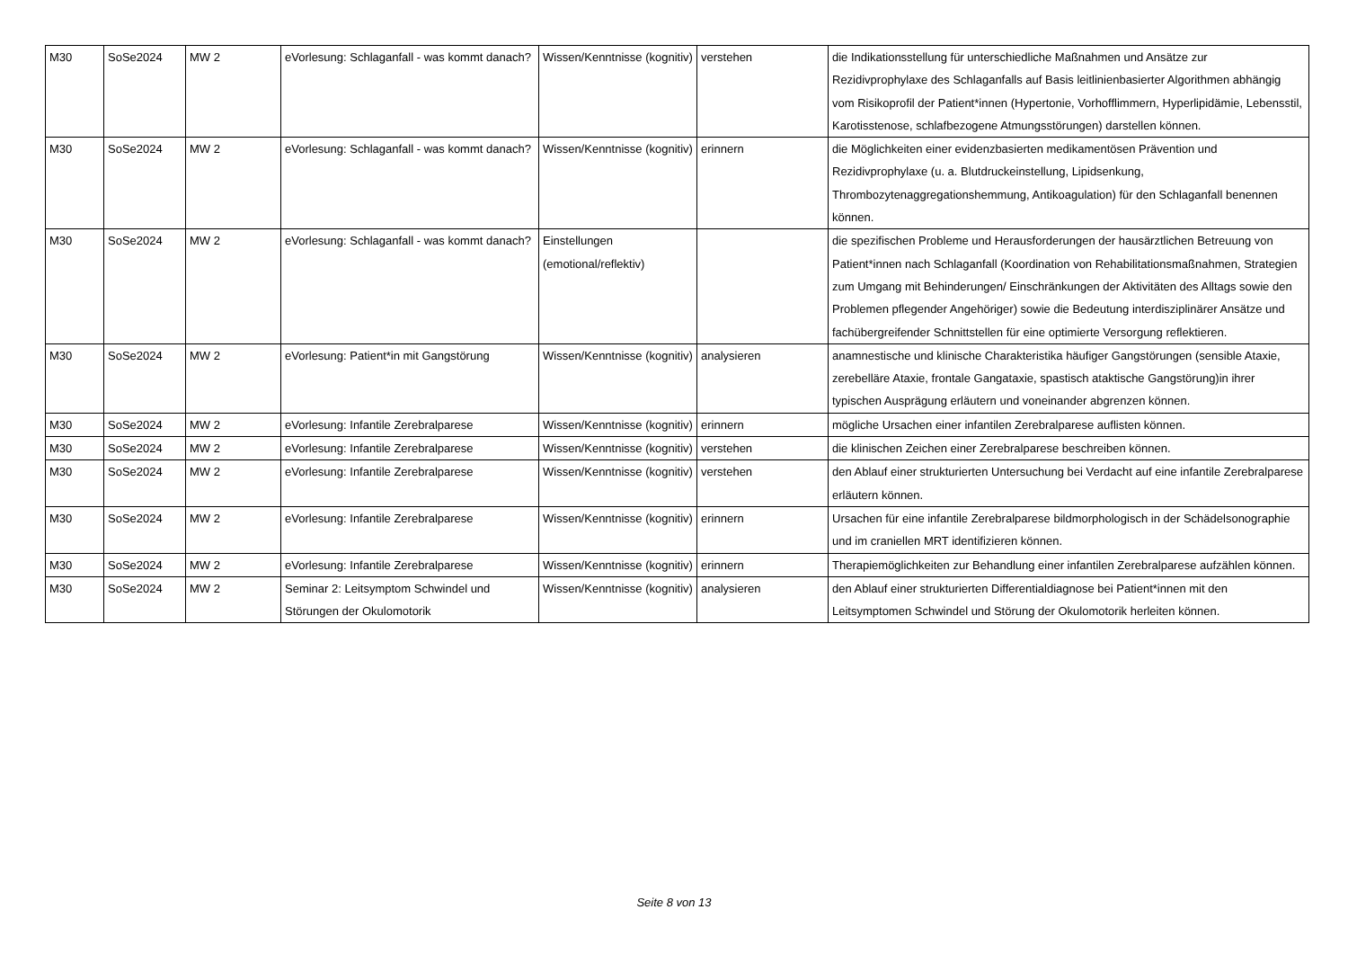| M30 | SoSe2024 | MW 2 | eVorlesung: Schlaganfall - was kommt danach? | Wissen/Kenntnisse (kognitiv) | verstehen | die Indikationsstellung für unterschiedliche Maßnahmen und Ansätze zur Rezidivprophylaxe des Schlaganfalls auf Basis leitlinienbasierter Algorithmen abhängig vom Risikoprofil der Patient*innen (Hypertonie, Vorhofflimmern, Hyperlipidämie, Lebensstil, Karotisstenose, schlafbezogene Atmungsstörungen) darstellen können. |
| M30 | SoSe2024 | MW 2 | eVorlesung: Schlaganfall - was kommt danach? | Wissen/Kenntnisse (kognitiv) | erinnern | die Möglichkeiten einer evidenzbasierten medikamentösen Prävention und Rezidivprophylaxe (u. a. Blutdruckeinstellung, Lipidsenkung, Thrombozytenaggregationshemmung, Antikoagulation) für den Schlaganfall benennen können. |
| M30 | SoSe2024 | MW 2 | eVorlesung: Schlaganfall - was kommt danach? | Einstellungen (emotional/reflektiv) | | die spezifischen Probleme und Herausforderungen der hausärztlichen Betreuung von Patient*innen nach Schlaganfall (Koordination von Rehabilitationsmaßnahmen, Strategien zum Umgang mit Behinderungen/ Einschränkungen der Aktivitäten des Alltags sowie den Problemen pflegender Angehöriger) sowie die Bedeutung interdisziplinärer Ansätze und fachübergreifender Schnittstellen für eine optimierte Versorgung reflektieren. |
| M30 | SoSe2024 | MW 2 | eVorlesung: Patient*in mit Gangstörung | Wissen/Kenntnisse (kognitiv) | analysieren | anamnestische und klinische Charakteristika häufiger Gangstörungen (sensible Ataxie, zerebelläre Ataxie, frontale Gangataxie, spastisch ataktische Gangstörung)in ihrer typischen Ausprägung erläutern und voneinander abgrenzen können. |
| M30 | SoSe2024 | MW 2 | eVorlesung: Infantile Zerebralparese | Wissen/Kenntnisse (kognitiv) | erinnern | mögliche Ursachen einer infantilen Zerebralparese auflisten können. |
| M30 | SoSe2024 | MW 2 | eVorlesung: Infantile Zerebralparese | Wissen/Kenntnisse (kognitiv) | verstehen | die klinischen Zeichen einer Zerebralparese beschreiben können. |
| M30 | SoSe2024 | MW 2 | eVorlesung: Infantile Zerebralparese | Wissen/Kenntnisse (kognitiv) | verstehen | den Ablauf einer strukturierten Untersuchung bei Verdacht auf eine infantile Zerebralparese erläutern können. |
| M30 | SoSe2024 | MW 2 | eVorlesung: Infantile Zerebralparese | Wissen/Kenntnisse (kognitiv) | erinnern | Ursachen für eine infantile Zerebralparese bildmorphologisch in der Schädelsonographie und im craniellen MRT identifizieren können. |
| M30 | SoSe2024 | MW 2 | eVorlesung: Infantile Zerebralparese | Wissen/Kenntnisse (kognitiv) | erinnern | Therapiemöglichkeiten zur Behandlung einer infantilen Zerebralparese aufzählen können. |
| M30 | SoSe2024 | MW 2 | Seminar 2: Leitsymptom Schwindel und Störungen der Okulomotorik | Wissen/Kenntnisse (kognitiv) | analysieren | den Ablauf einer strukturierten Differentialdiagnose bei Patient*innen mit den Leitsymptomen Schwindel und Störung der Okulomotorik herleiten können. |
Seite 8 von 13